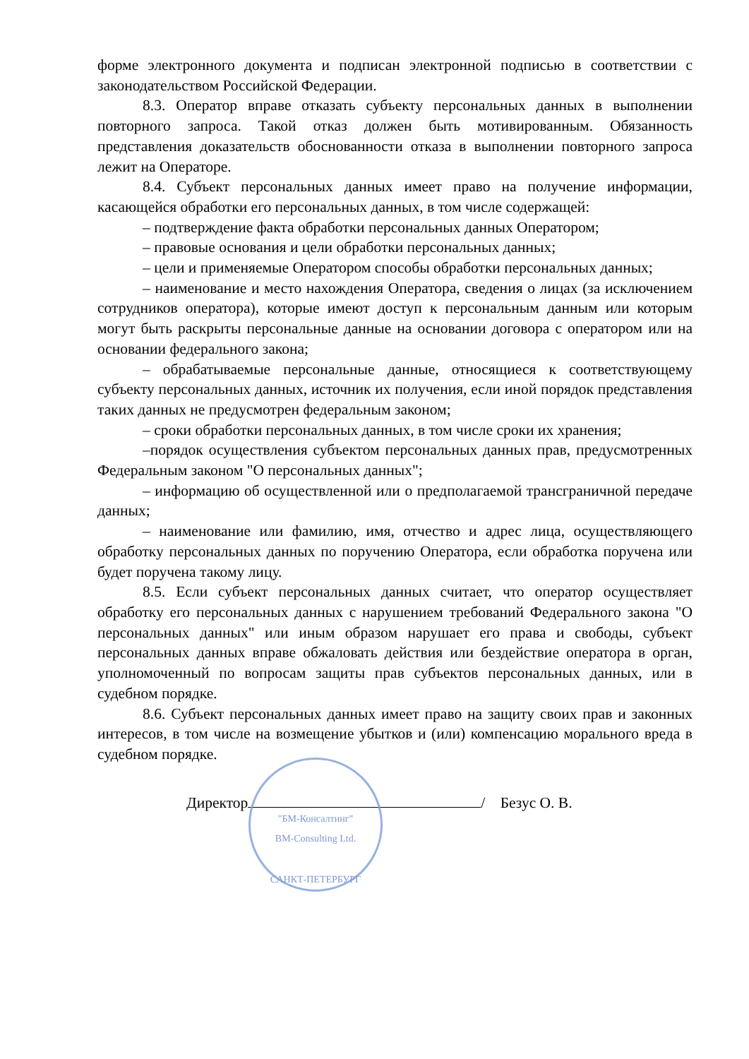форме электронного документа и подписан электронной подписью в соответствии с законодательством Российской Федерации.
8.3. Оператор вправе отказать субъекту персональных данных в выполнении повторного запроса. Такой отказ должен быть мотивированным. Обязанность представления доказательств обоснованности отказа в выполнении повторного запроса лежит на Операторе.
8.4. Субъект персональных данных имеет право на получение информации, касающейся обработки его персональных данных, в том числе содержащей:
– подтверждение факта обработки персональных данных Оператором;
– правовые основания и цели обработки персональных данных;
– цели и применяемые Оператором способы обработки персональных данных;
– наименование и место нахождения Оператора, сведения о лицах (за исключением сотрудников оператора), которые имеют доступ к персональным данным или которым могут быть раскрыты персональные данные на основании договора с оператором или на основании федерального закона;
– обрабатываемые персональные данные, относящиеся к соответствующему субъекту персональных данных, источник их получения, если иной порядок представления таких данных не предусмотрен федеральным законом;
– сроки обработки персональных данных, в том числе сроки их хранения;
–порядок осуществления субъектом персональных данных прав, предусмотренных Федеральным законом "О персональных данных";
– информацию об осуществленной или о предполагаемой трансграничной передаче данных;
– наименование или фамилию, имя, отчество и адрес лица, осуществляющего обработку персональных данных по поручению Оператора, если обработка поручена или будет поручена такому лицу.
8.5. Если субъект персональных данных считает, что оператор осуществляет обработку его персональных данных с нарушением требований Федерального закона "О персональных данных" или иным образом нарушает его права и свободы, субъект персональных данных вправе обжаловать действия или бездействие оператора в орган, уполномоченный по вопросам защиты прав субъектов персональных данных, или в судебном порядке.
8.6. Субъект персональных данных имеет право на защиту своих прав и законных интересов, в том числе на возмещение убытков и (или) компенсацию морального вреда в судебном порядке.
"БМ-Консалтинг"
BM-Consulting Ltd.
САНКТ-ПЕТЕРБУРГ
Директор / Безус О. В.